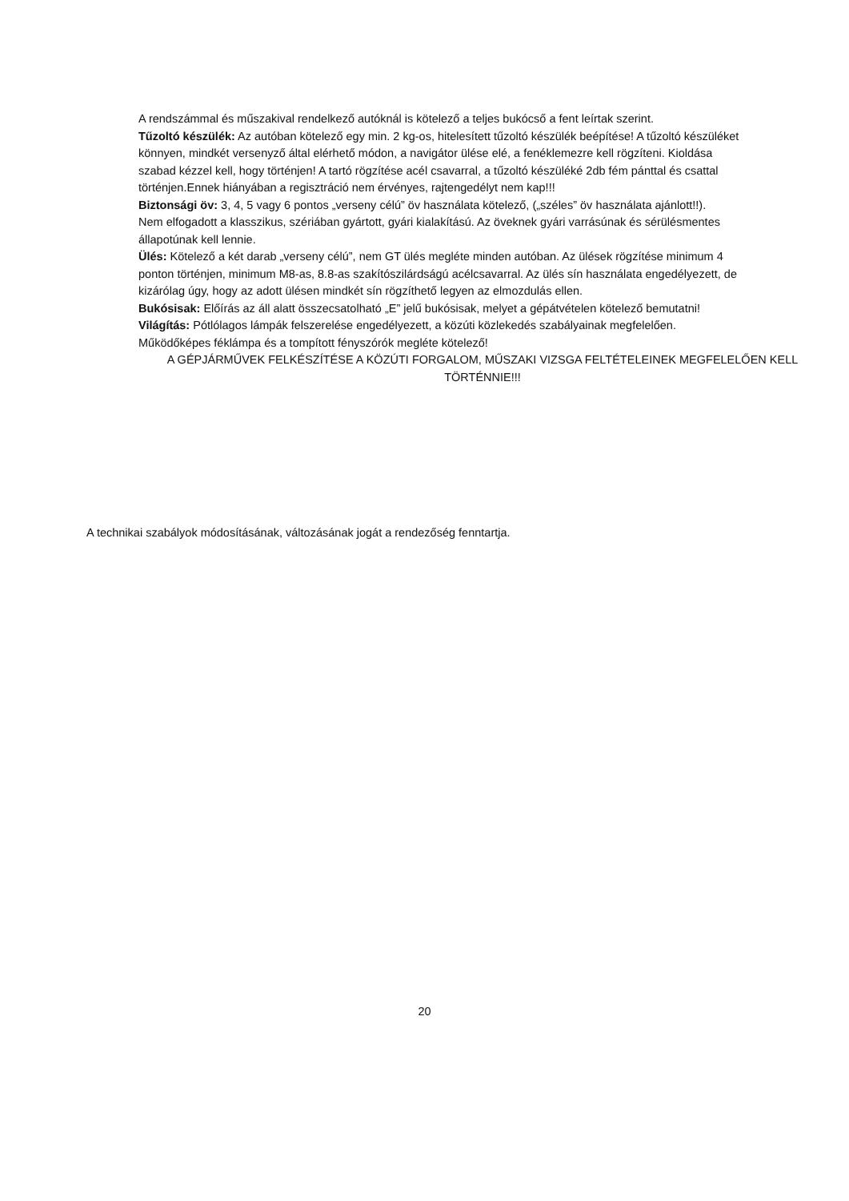A rendszámmal és műszakival rendelkező autóknál is kötelező a teljes bukócső a fent leírtak szerint.
Tűzoltó készülék: Az autóban kötelező egy min. 2 kg-os, hitelesített tűzoltó készülék beépítése! A tűzoltó készüléket könnyen, mindkét versenyző által elérhető módon, a navigátor ülése elé, a fenéklemezre kell rögzíteni. Kioldása szabad kézzel kell, hogy történjen! A tartó rögzítése acél csavarral, a tűzoltó készüléké 2db fém pánttal és csattal történjen.Ennek hiányában a regisztráció nem érvényes, rajtengedélyt nem kap!!!
Biztonsági öv: 3, 4, 5 vagy 6 pontos „verseny célú” öv használata kötelező, („széles” öv használata ajánlott!!).
Nem elfogadott a klasszikus, szériában gyártott, gyári kialakítású. Az öveknek gyári varrásúnak és sérülésmentes
állapotúnak kell lennie.
Ülés: Kötelező a két darab „verseny célú”, nem GT ülés megléte minden autóban. Az ülések rögzítése minimum 4 ponton történjen, minimum M8-as, 8.8-as szakítószilárdságú acélcsavarral. Az ülés sín használata engedélyezett, de kizárólag úgy, hogy az adott ülésen mindkét sín rögzíthető legyen az elmozdulás ellen.
Bukósisak: Előírás az áll alatt összecsatolható „E” jelű bukósisak, melyet a gépátvételen kötelező bemutatni!
Világítás: Pótlólagos lámpák felszerelése engedélyezett, a közúti közlekedés szabályainak megfelelően. Működőképes féklámpa és a tompított fényszórók megléte kötelező!
A GÉPJÁRMŰVEK FELKÉSZÍTÉSE A KÖZÚTI FORGALOM, MŰSZAKI VIZSGA FELTÉTELEINEK MEGFELELŐEN KELL TÖRTÉNNIE!!!
A technikai szabályok módosításának, változásának jogát a rendezőség fenntartja.
20